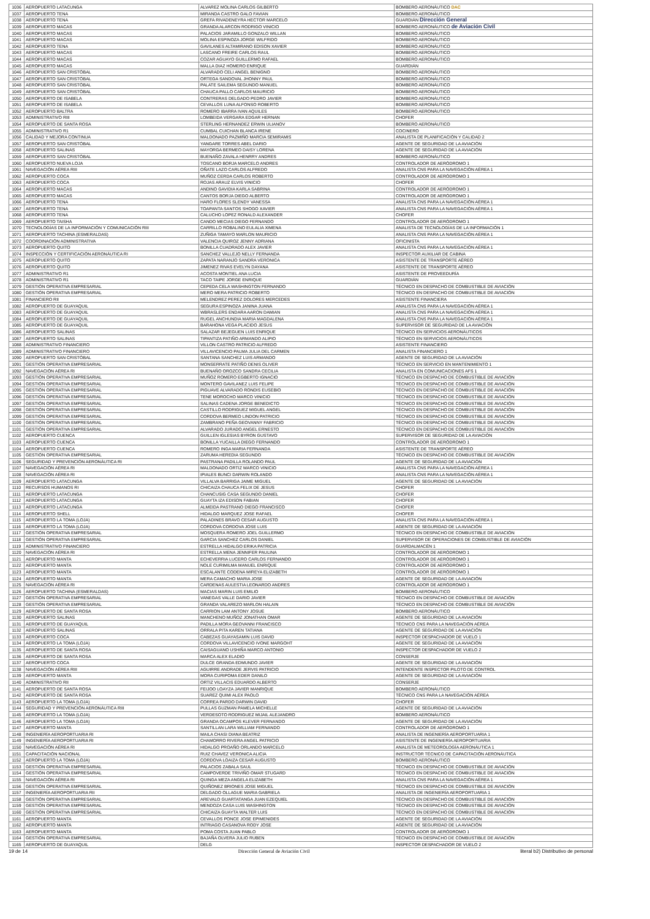| 1036 | AEROPUERTO LATACUNGA | ALVAREZ MOLINA CARLOS GILBERTO | BOMBERO AERONÁUTICO DAC |
| 1037 | AEROPUERTO TENA | MIRANDA CASTRO GALO FAVIAN | BOMBERO AERONÁUTICO |
| 1038 | AEROPUERTO TENA | GREFA RIVADENEYRA HECTOR MARCELO | GUARDIÁN Dirección General |
| 1039 | AEROPUERTO MACAS | GRANDA ALARCON RODRIGO VINICIO | BOMBERO AERONÁUTICO de Aviación Civil |
| 1040 | AEROPUERTO MACAS | PALACIOS JARAMILLO GONZALO WILLAN | BOMBERO AERONÁUTICO |
| 1041 | AEROPUERTO MACAS | MOLINA ESPINOZA JORGE WILFRIDO | BOMBERO AERONÁUTICO |
| 1042 | AEROPUERTO TENA | GAVILANES ALTAMIRANO EDISON XAVIER | BOMBERO AERONÁUTICO |
| 1043 | AEROPUERTO MACAS | LASCANO FREIRE CARLOS RAUL | BOMBERO AERONÁUTICO |
| 1044 | AEROPUERTO MACAS | COZAR AGUAYO GUILLERMO RAFAEL | BOMBERO AERONÁUTICO |
| 1045 | AEROPUERTO MACAS | MALLA DIAZ HOMERO ENRIQUE | GUARDIÁN |
| 1046 | AEROPUERTO SAN CRISTÓBAL | ALVARADO CELI ANGEL BENIGNO | BOMBERO AERONÁUTICO |
| 1047 | AEROPUERTO SAN CRISTÓBAL | ORTEGA SANDOVAL JHONNY PAUL | BOMBERO AERONÁUTICO |
| 1048 | AEROPUERTO SAN CRISTÓBAL | PALATE SAILEMA SEGUNDO MANUEL | BOMBERO AERONÁUTICO |
| 1049 | AEROPUERTO SAN CRISTÓBAL | CHAUCA PALLO CARLOS MAURICIO | BOMBERO AERONÁUTICO |
| 1050 | AEROPUERTO DE ISABELA | CONTRERAS DELGADO PEDRO JAVIER | BOMBERO AERONÁUTICO |
| 1051 | AEROPUERTO DE ISABELA | CEVALLOS LUNA ALFONSO ROBERTO | BOMBERO AERONÁUTICO |
| 1052 | AEROPUERTO BALTRA | ROMERO IBARRA IVAN AQUILES | BOMBERO AERONÁUTICO |
| 1053 | ADMINISTRATIVO RIII | LOMBEIDA VERGARA EDGAR HERNAN | CHOFER |
| 1054 | AEROPUERTO DE SANTA ROSA | STERLING HERNANDEZ ERWIN ULIANOV | BOMBERO AERONÁUTICO |
| 1055 | ADMINISTRATIVO R1 | CUMBAL CUICHAN BLANCA IRENE | COCINERO |
| 1056 | CALIDAD Y MEJORA CONTINUA | MALDONADO PAZMIÑO MARCIA SEMIRAMIS | ANALISTA DE PLANIFICACIÓN Y CALIDAD 2 |
| 1057 | AEROPUERTO SAN CRISTÓBAL | YANGARE TORRES ABEL DARIO | AGENTE DE SEGURIDAD DE LA AVIACIÓN |
| 1058 | AEROPUERTO SALINAS | MAYORGA BERMEO DAISY LORENA | AGENTE DE SEGURIDAD DE LA AVIACIÓN |
| 1059 | AEROPUERTO SAN CRISTÓBAL | BUENAÑO ZAVALA HENRRY ANDRES | BOMBERO AERONÁUTICO |
| 1060 | AEROPUERTO NUEVA LOJA | TOSCANO BORJA MARCELO ANDRES | CONTROLADOR DE AERÓDROMO 1 |
| 1061 | NAVEGACIÓN AÉREA RIII | OÑATE LAZO CARLOS ALFREDO | ANALISTA CNS PARA LA NAVEGACIÓN AÉREA 1 |
| 1062 | AEROPUERTO COCA | MUÑOZ CERDA CARLOS ROBERTO | CONTROLADOR DE AERÓDROMO 1 |
| 1063 | AEROPUERTO COCA | ROJAS ARAUZ ELVIS VINICIO | CHOFER |
| 1064 | AEROPUERTO MACAS | ANDINO GAVIDIA KARLA SABRINA | CONTROLADOR DE AERÓDROMO 1 |
| 1065 | AEROPUERTO MACAS | CANTOS BORJA DIEGO ALBERTO | CONTROLADOR DE AERÓDROMO 1 |
| 1066 | AEROPUERTO TENA | HARO FLORES SLENDY VANESSA | ANALISTA CNS PARA LA NAVEGACIÓN AÉREA 1 |
| 1067 | AEROPUERTO TENA | TOAPANTA SANTOS SHOGO XAVIER | ANALISTA CNS PARA LA NAVEGACIÓN AÉREA 1 |
| 1068 | AEROPUERTO TENA | CALUCHO LOPEZ RONALD ALEXANDER | CHOFER |
| 1069 | AEROPUERTO TAISHA | CANDO MECIAS DIEGO FERNANDO | CONTROLADOR DE AERÓDROMO 1 |
| 1070 | TECNOLOGÍAS DE LA INFORMACIÓN Y COMUNICACIÓN RIII | CARRILLO ROBALINO EULALIA XIMENA | ANALISTA DE TECNOLOGÍAS DE LA INFORMACIÓN 1 |
| 1071 | AEROPUERTO TACHINA (ESMERALDAS) | ZUÑIGA TAMAYO MARLON MAURICIO | ANALISTA CNS PARA LA NAVEGACIÓN AÉREA 1 |
| 1072 | COORDINACIÓN ADMINISTRATIVA | VALENCIA QUIROZ JENNY ADRIANA | OFICINISTA |
| 1073 | AEROPUERTO QUITO | BONILLA CUADRADO ALEX JAVIER | ANALISTA CNS PARA LA NAVEGACIÓN AÉREA 1 |
| 1074 | INSPECCIÓN Y CERTIFICACIÓN AERONÁUTICA RI | SANCHEZ VALLEJO NELLY FERNANDA | INSPECTOR AUXILIAR DE CABINA |
| 1075 | AEROPUERTO QUITO | ZAPATA NARANJO SANDRA VERONICA | ASISTENTE DE TRANSPORTE AÉREO |
| 1076 | AEROPUERTO QUITO | JIMENEZ RIVAS EVELYN DAYANA | ASISTENTE DE TRANSPORTE AÉREO |
| 1077 | ADMINISTRATIVO R1 | ACOSTA MONTIEL ANA LUCIA | ASISTENTE DE PROVEEDURÍA |
| 1078 | ADMINISTRATIVO R1 | TACO TAIPE JORGE ENRIQUE | GUARDIÁN |
| 1079 | GESTIÓN OPERATIVA EMPRESARIAL | CEPEDA CELA WASHINGTON FERNANDO | TÉCNICO EN DESPACHO DE COMBUSTIBLE DE AVIACIÓN |
| 1080 | GESTIÓN OPERATIVA EMPRESARIAL | MERO MERA PATRICIO ROBERTO | TÉCNICO EN DESPACHO DE COMBUSTIBLE DE AVIACIÓN |
| 1081 | FINANCIERO RII | MELENDREZ PEREZ DOLORES MERCEDES | ASISTENTE FINANCIERA |
| 1082 | AEROPUERTO DE GUAYAQUIL | SEGURA ESPINOZA JANINA JUANA | ANALISTA CNS PARA LA NAVEGACIÓN AÉREA 1 |
| 1083 | AEROPUERTO DE GUAYAQUIL | WBRASLERS ENDARA AARON DAMIAN | ANALISTA CNS PARA LA NAVEGACIÓN AÉREA 1 |
| 1084 | AEROPUERTO DE GUAYAQUIL | RUGEL ANCHUNDIA MARIA MAGDALENA | ANALISTA CNS PARA LA NAVEGACIÓN AÉREA 1 |
| 1085 | AEROPUERTO DE GUAYAQUIL | BARAHONA VEGA PLACIDO JESUS | SUPERVISOR DE SEGURIDAD DE LA AVIACIÓN |
| 1086 | AEROPUERTO SALINAS | SALAZAR BEJEGUEN LUIS ENRIQUE | TÉCNICO EN SERVICIOS AERONÁUTICOS |
| 1087 | AEROPUERTO SALINAS | TIPANTIZA PATIÑO ARMANDO ALIPIO | TÉCNICO EN SERVICIOS AERONÁUTICOS |
| 1088 | ADMINISTRATIVO FINANCIERO | VILLON CASTRO PATRICIO ALFREDO | ASISTENTE FINANCIERO |
| 1089 | ADMINISTRATIVO FINANCIERO | VILLAVICENCIO PALMA JULIA DEL CARMEN | ANALISTA FINANCIERO 1 |
| 1090 | AEROPUERTO SAN CRISTÓBAL | SANTANA SANCHEZ LUIS ARMANDO | AGENTE DE SEGURIDAD DE LA AVIACIÓN |
| 1091 | GESTIÓN OPERATIVA EMPRESARIAL | MONSERRATE PATIÑO DENIS OLIVER | TÉCNICO EN SERVICIO EN MANTENIMIENTO 1 |
| 1092 | NAVEGACIÓN AÉREA RI | BUENAÑO OROZCO SANDRA CECILIA | ANALISTA EN COMUNICACIONES AFS 1 |
| 1093 | GESTIÓN OPERATIVA EMPRESARIAL | MUÑOZ ROMERO EGBERTO IGNACIO | TÉCNICO EN DESPACHO DE COMBUSTIBLE DE AVIACIÓN |
| 1094 | GESTIÓN OPERATIVA EMPRESARIAL | MONTERO GAVILANEZ LUIS FELIPE | TÉCNICO EN DESPACHO DE COMBUSTIBLE DE AVIACIÓN |
| 1095 | GESTIÓN OPERATIVA EMPRESARIAL | PIGUAVE ALVARADO RONDIS EUSEBIO | TÉCNICO EN DESPACHO DE COMBUSTIBLE DE AVIACIÓN |
| 1096 | GESTIÓN OPERATIVA EMPRESARIAL | TENE MOROCHO MARCO VINICIO | TÉCNICO EN DESPACHO DE COMBUSTIBLE DE AVIACIÓN |
| 1097 | GESTIÓN OPERATIVA EMPRESARIAL | SALINAS CADENA JORGE BENEDICTO | TÉCNICO EN DESPACHO DE COMBUSTIBLE DE AVIACIÓN |
| 1098 | GESTIÓN OPERATIVA EMPRESARIAL | CASTILLO RODRIGUEZ MIGUEL ANGEL | TÉCNICO EN DESPACHO DE COMBUSTIBLE DE AVIACIÓN |
| 1099 | GESTIÓN OPERATIVA EMPRESARIAL | CORDOVA BERMEO LINDON PATRICIO | TÉCNICO EN DESPACHO DE COMBUSTIBLE DE AVIACIÓN |
| 1100 | GESTIÓN OPERATIVA EMPRESARIAL | ZAMBRANO PEÑA GEOVANNY FABRICIO | TÉCNICO EN DESPACHO DE COMBUSTIBLE DE AVIACIÓN |
| 1101 | GESTIÓN OPERATIVA EMPRESARIAL | ALVARADO JURADO ANGEL ERNESTO | TÉCNICO EN DESPACHO DE COMBUSTIBLE DE AVIACIÓN |
| 1102 | AEROPUERTO CUENCA | GUILLEN IGLESIAS BYRON GUSTAVO | SUPERVISOR DE SEGURIDAD DE LA AVIACIÓN |
| 1103 | AEROPUERTO CUENCA | BONILLA YUCAILLA DIEGO FERNANDO | CONTROLADOR DE AERÓDROMO 1 |
| 1104 | AEROPUERTO CUENCA | ROMERO INGA MARIA FERNANDA | ASISTENTE DE TRANSPORTE AÉREO |
| 1105 | GESTIÓN OPERATIVA EMPRESARIAL | ZARUMA HEREDIA SEGUNDO | TÉCNICO EN DESPACHO DE COMBUSTIBLE DE AVIACIÓN |
| 1106 | SEGURIDAD Y PREVENCIÓN AERONÁUTICA RI | PASTRANA PADILLA ROLANDO PAUL | AGENTE DE SEGURIDAD DE LA AVIACIÓN |
| 1107 | NAVEGACIÓN AÉREA RI | MALDONADO ORTIZ MARCO VINICIO | ANALISTA CNS PARA LA NAVEGACIÓN AÉREA 1 |
| 1108 | NAVEGACIÓN AÉREA RI | IPIALES BUNCI DARWIN ROLANDO | ANALISTA CNS PARA LA NAVEGACIÓN AÉREA 1 |
| 1109 | AEROPUERTO LATACUNGA | VILLALVA BARRIGA JAIME MIGUEL | AGENTE DE SEGURIDAD DE LA AVIACIÓN |
| 1110 | RECURSOS HUMANOS RI | CHICAIZA CHAUCA FELIX DE JESUS | CHOFER |
| 1111 | AEROPUERTO LATACUNGA | CHANCUSIG CASA SEGUNDO DANIEL | CHOFER |
| 1112 | AEROPUERTO LATACUNGA | GUAYTA IZA EDISON FABIAN | CHOFER |
| 1113 | AEROPUERTO LATACUNGA | ALMEIDA PASTRANO DIEGO FRANCISCO | CHOFER |
| 1114 | AEROPUERTO SHELL | HIDALGO MARQUEZ JOSE RAFAEL | CHOFER |
| 1115 | AEROPUERTO LA TOMA (LOJA) | PALADINES BRAVO CESAR AUGUSTO | ANALISTA CNS PARA LA NAVEGACIÓN AÉREA 1 |
| 1116 | AEROPUERTO LA TOMA (LOJA) | CORDOVA CORDOVA JOSE LUIS | AGENTE DE SEGURIDAD DE LA AVIACIÓN |
| 1117 | GESTIÓN OPERATIVA EMPRESARIAL | MOSQUERA ROMERO JOEL GUILLERMO | TÉCNICO EN DESPACHO DE COMBUSTIBLE DE AVIACIÓN |
| 1118 | GESTIÓN OPERATIVA EMPRESARIAL | GARCIA SANCHEZ CARLOS DANIEL | SUPERVISOR DE OPERACIONES DE COMBUSTIBLE DE AVIACIÓN |
| 1119 | ADMINISTRATIVO FINANCIERO | ESTRELLA HIDALGO ERIKA PATRICIA | GUARDALMACÉN 1 |
| 1120 | NAVEGACIÓN AÉREA RI | ESTRELLA MENA JENNIFER PAULINA | CONTROLADOR DE AERÓDROMO 1 |
| 1121 | AEROPUERTO MANTA | ECHEVERRIA LUCERO CARLOS FERNANDO | CONTROLADOR DE AERÓDROMO 1 |
| 1122 | AEROPUERTO MANTA | NOLE CURIMILMA MANUEL ENRIQUE | CONTROLADOR DE AERÓDROMO 1 |
| 1123 | AEROPUERTO MANTA | ESCALANTE CODENA MIREYA ELIZABETH | CONTROLADOR DE AERÓDROMO 1 |
| 1124 | AEROPUERTO MANTA | MERA CAMACHO MARIA JOSE | AGENTE DE SEGURIDAD DE LA AVIACIÓN |
| 1125 | NAVEGACIÓN AÉREA RI | CARDENAS AULESTIA LEONARDO ANDRES | CONTROLADOR DE AERÓDROMO 1 |
| 1126 | AEROPUERTO TACHINA (ESMERALDAS) | MACIAS MARIN LUIS EMILIO | BOMBERO AERONÁUTICO |
| 1127 | GESTIÓN OPERATIVA EMPRESARIAL | VANEGAS VALLE DARIO JAVIER | TÉCNICO EN DESPACHO DE COMBUSTIBLE DE AVIACIÓN |
| 1128 | GESTIÓN OPERATIVA EMPRESARIAL | GRANDA VALAREZO MARLON HALAIN | TÉCNICO EN DESPACHO DE COMBUSTIBLE DE AVIACIÓN |
| 1129 | AEROPUERTO DE SANTA ROSA | CARRION LAM ANTONY JOSUE | BOMBERO AERONÁUTICO |
| 1130 | AEROPUERTO SALINAS | MANCHENO MUÑOZ JONATHAN OMAR | AGENTE DE SEGURIDAD DE LA AVIACIÓN |
| 1131 | AEROPUERTO DE GUAYAQUIL | PADILLA MORA GEOVANNI FRANCISCO | TÉCNICO CNS PARA LA NAVEGACIÓN AÉREA |
| 1132 | AEROPUERTO SALINAS | ORRALA PITA KAREN TATIANA | AGENTE DE SEGURIDAD DE LA AVIACIÓN |
| 1133 | AEROPUERTO COCA | CABEZAS GUAYASAMIN LUIS DAVID | INSPECTOR DESPACHADOR DE VUELO 1 |
| 1134 | AEROPUERTO LA TOMA (LOJA) | CORDOVA VILLAVICENCIO IVONE MARGOHT | AGENTE DE SEGURIDAD DE LA AVIACIÓN |
| 1135 | AEROPUERTO DE SANTA ROSA | CAISAGUANO USHIÑA MARCO ANTONIO | INSPECTOR DESPACHADOR DE VUELO 2 |
| 1136 | AEROPUERTO DE SANTA ROSA | MARCA ALEX ELADIO | CONSERJE |
| 1137 | AEROPUERTO COCA | DULCE GRANDA EDMUNDO JAVIER | AGENTE DE SEGURIDAD DE LA AVIACIÓN |
| 1138 | NAVEGACIÓN AÉREA RIII | AGUIRRE ANDRADE JERVIS PATRICIO | INTENDENTE INSPECTOR PILOTO DE CONTROL |
| 1139 | AEROPUERTO MANTA | MORA CURIPOMA EDER DANILO | AGENTE DE SEGURIDAD DE LA AVIACIÓN |
| 1140 | ADMINISTRATIVO RII | ORTIZ VILLACIS EDUARDO ALBERTO | CONSERJE |
| 1141 | AEROPUERTO DE SANTA ROSA | FEIJOO LOAYZA JAVIER MANRIQUE | BOMBERO AERONÁUTICO |
| 1142 | AEROPUERTO DE SANTA ROSA | SUAREZ QUIMI ALEX PAOLO | TÉCNICO CNS PARA LA NAVEGACIÓN AÉREA |
| 1143 | AEROPUERTO LA TOMA (LOJA) | CORREA PARDO DARWIN DAVID | CHOFER |
| 1144 | SEGURIDAD Y PREVENCIÓN AERONÁUTICA RIII | PULLAS GUZMAN PAMELA MICHELLE | AGENTE DE SEGURIDAD DE LA AVIACIÓN |
| 1145 | AEROPUERTO LA TOMA (LOJA) | VERDESOTO RODRIGUEZ MIJAIL ALEJANDRO | BOMBERO AERONÁUTICO |
| 1146 | AEROPUERTO LA TOMA (LOJA) | GRANDA OCAMPOS KLEVER FERNANDO | AGENTE DE SEGURIDAD DE LA AVIACIÓN |
| 1147 | AEROPUERTO MANTA | SANTILLAN LARA WILLIAM FERNANDO | CONTROLADOR DE AERÓDROMO 1 |
| 1148 | INGENIERÍA AEROPORTUARIA RI | MAILA CHASI DIANA BEATRIZ | ANALISTA DE INGENIERÍA AEROPORTUARIA 1 |
| 1149 | INGENIERÍA AEROPORTUARIA RI | CHAMORRO RIVERA ANGEL PATRICIO | ASISTENTE DE INGENIERÍA AEROPORTUARIA |
| 1150 | NAVEGACIÓN AÉREA RI | HIDALGO PROAÑO ORLANDO MARCELO | ANALISTA DE METEOROLOGÍA AERONÁUTICA 1 |
| 1151 | CAPACITACIÓN NACIONAL | RUIZ CHAVEZ VERONICA ALICIA | INSTRUCTOR TÉCNICO DE CAPACITACIÓN AERONÁUTICA |
| 1152 | AEROPUERTO LA TOMA (LOJA) | CORDOVA LOAIZA CESAR AUGUSTO | BOMBERO AERONÁUTICO |
| 1153 | GESTIÓN OPERATIVA EMPRESARIAL | PALACIOS ZABALA SAUL | TÉCNICO EN DESPACHO DE COMBUSTIBLE DE AVIACIÓN |
| 1154 | GESTIÓN OPERATIVA EMPRESARIAL | CAMPOVERDE TRIVIÑO OMAR STUGARD | TÉCNICO EN DESPACHO DE COMBUSTIBLE DE AVIACIÓN |
| 1155 | NAVEGACIÓN AÉREA RI | QUINGA MEZA ANGELA ELIZABETH | ANALISTA CNS PARA LA NAVEGACIÓN AÉREA 1 |
| 1156 | GESTIÓN OPERATIVA EMPRESARIAL | QUIÑONEZ BRIONES JOSE MIGUEL | TÉCNICO EN DESPACHO DE COMBUSTIBLE DE AVIACIÓN |
| 1157 | INGENIERÍA AEROPORTUARIA RII | DELGADO OLLAGUE MARIA GABRIELA | ANALISTA DE INGENIERÍA AEROPORTUARIA 1 |
| 1158 | GESTIÓN OPERATIVA EMPRESARIAL | AREVALO GUARTATANGA JUAN EZEQUIEL | TÉCNICO EN DESPACHO DE COMBUSTIBLE DE AVIACIÓN |
| 1159 | GESTIÓN OPERATIVA EMPRESARIAL | MENDOZA CASA LUIS WASHINGTON | TÉCNICO EN DESPACHO DE COMBUSTIBLE DE AVIACIÓN |
| 1160 | GESTIÓN OPERATIVA EMPRESARIAL | CHICAIZA GUAYTA WALTER LUIS | TÉCNICO EN DESPACHO DE COMBUSTIBLE DE AVIACIÓN |
| 1161 | AEROPUERTO MANTA | CEVALLOS PONCE JOSE EPIMENIDES | AGENTE DE SEGURIDAD DE LA AVIACIÓN |
| 1162 | AEROPUERTO MANTA | INTRIAGO CASANOVA RODY JOSE | AGENTE DE SEGURIDAD DE LA AVIACIÓN |
| 1163 | AEROPUERTO MANTA | POMA COSTA JUAN PABLO | CONTROLADOR DE AERÓDROMO 1 |
| 1164 | GESTIÓN OPERATIVA EMPRESARIAL | BAJAÑA OLVERA JULIO RUBEN | TÉCNICO EN DESPACHO DE COMBUSTIBLE DE AVIACIÓN |
| 1165 | AEROPUERTO DE GUAYAQUIL | DELG | INSPECTOR DESPACHADOR DE VUELO 2 |
19 de 14 Dirección General de Aviación Civil literal b2) Distributivo de personal